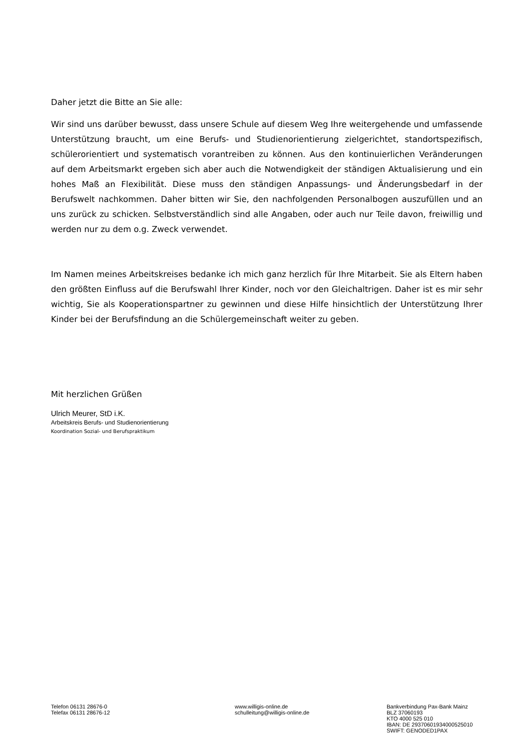Daher jetzt die Bitte an Sie alle:
Wir sind uns darüber bewusst, dass unsere Schule auf diesem Weg Ihre weitergehende und umfassende Unterstützung braucht, um eine Berufs- und Studienorientierung zielgerichtet, standortspezifisch, schülerorientiert und systematisch vorantreiben zu können. Aus den kontinuierlichen Veränderungen auf dem Arbeitsmarkt ergeben sich aber auch die Notwendigkeit der ständigen Aktualisierung und ein hohes Maß an Flexibilität. Diese muss den ständigen Anpassungs- und Änderungsbedarf in der Berufswelt nachkommen. Daher bitten wir Sie, den nachfolgenden Personalbogen auszufüllen und an uns zurück zu schicken. Selbstverständlich sind alle Angaben, oder auch nur Teile davon, freiwillig und werden nur zu dem o.g. Zweck verwendet.
Im Namen meines Arbeitskreises bedanke ich mich ganz herzlich für Ihre Mitarbeit. Sie als Eltern haben den größten Einfluss auf die Berufswahl Ihrer Kinder, noch vor den Gleichaltrigen. Daher ist es mir sehr wichtig, Sie als Kooperationspartner zu gewinnen und diese Hilfe hinsichtlich der Unterstützung Ihrer Kinder bei der Berufsfindung an die Schülergemeinschaft weiter zu geben.
Mit herzlichen Grüßen
Ulrich Meurer, StD i.K.
Arbeitskreis Berufs- und Studienorientierung
Koordination Sozial- und Berufspraktikum
Telefon 06131 28676-0
Telefax 06131 28676-12
www.willigis-online.de
schulleitung@willigis-online.de
Bankverbindung Pax-Bank Mainz
BLZ 37060193
KTO 4000 525 010
IBAN: DE 29370601934000525010
SWIFT: GENODED1PAX